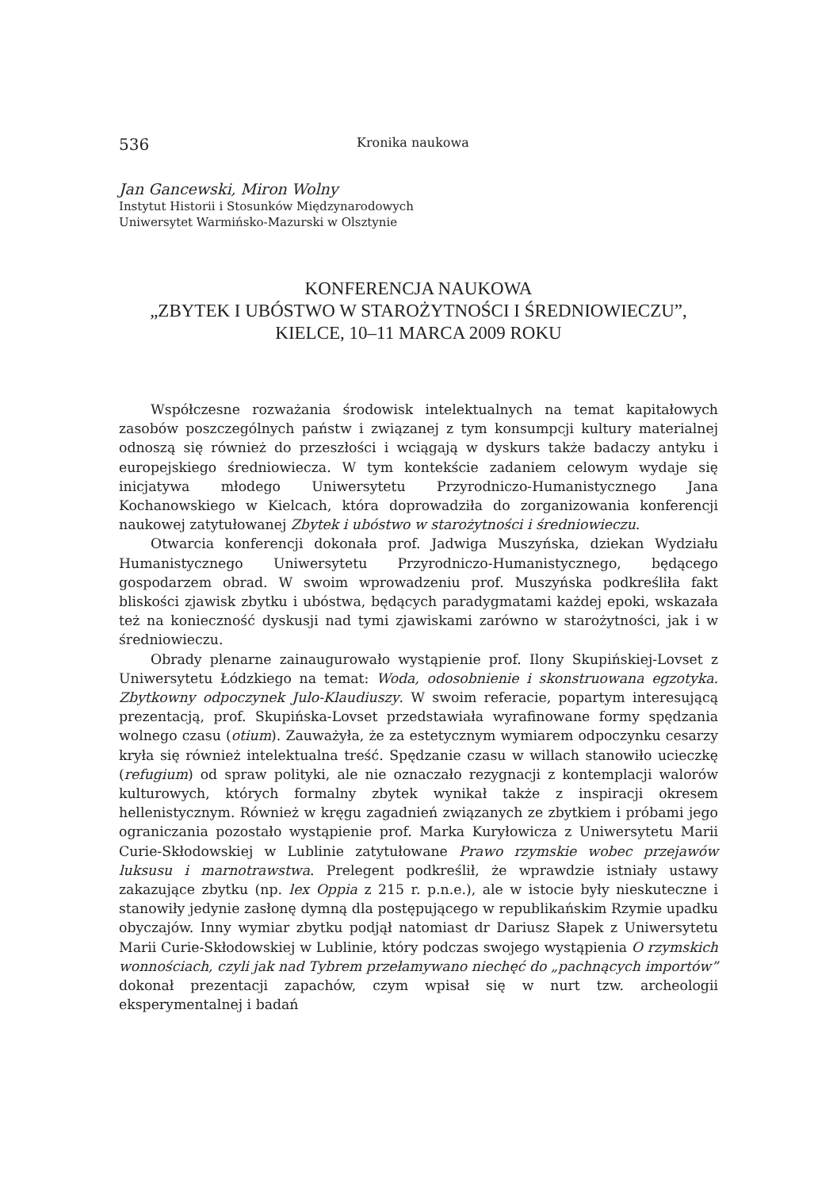536 Kronika naukowa
Jan Gancewski, Miron Wolny
Instytut Historii i Stosunków Międzynarodowych
Uniwersytet Warmińsko-Mazurski w Olsztynie
KONFERENCJA NAUKOWA
„ZBYTEK I UBÓSTWO W STAROŻYTNOŚCI I ŚREDNIOWIECZU”,
KIELCE, 10–11 MARCA 2009 ROKU
Współczesne rozważania środowisk intelektualnych na temat kapitałowych zasobów poszczególnych państw i związanej z tym konsumpcji kultury materialnej odnoszą się również do przeszłości i wciągają w dyskurs także badaczy antyku i europejskiego średniowiecza. W tym kontekście zadaniem celowym wydaje się inicjatywa młodego Uniwersytetu Przyrodniczo-Humanistycznego Jana Kochanowskiego w Kielcach, która doprowadziła do zorganizowania konferencji naukowej zatytułowanej Zbytek i ubóstwo w starożytności i średniowieczu.
Otwarcia konferencji dokonała prof. Jadwiga Muszyńska, dziekan Wydziału Humanistycznego Uniwersytetu Przyrodniczo-Humanistycznego, będącego gospodarzem obrad. W swoim wprowadzeniu prof. Muszyńska podkreśliła fakt bliskości zjawisk zbytku i ubóstwa, będących paradygmatami każdej epoki, wskazała też na konieczność dyskusji nad tymi zjawiskami zarówno w starożytności, jak i w średniowieczu.
Obrady plenarne zainaugurowało wystąpienie prof. Ilony Skupińskiej-Lovset z Uniwersytetu Łódzkiego na temat: Woda, odosobnienie i skonstruowana egzotyka. Zbytkowny odpoczynek Julo-Klaudiuszy. W swoim referacie, popartym interesującą prezentacją, prof. Skupińska-Lovset przedstawiała wyrafinowane formy spędzania wolnego czasu (otium). Zauważyła, że za estetycznym wymiarem odpoczynku cesarzy kryła się również intelektualna treść. Spędzanie czasu w willach stanowiło ucieczkę (refugium) od spraw polityki, ale nie oznaczało rezygnacji z kontemplacji walorów kulturowych, których formalny zbytek wynikał także z inspiracji okresem hellenistycznym. Również w kręgu zagadnień związanych ze zbytkiem i próbami jego ograniczania pozostało wystąpienie prof. Marka Kuryłowicza z Uniwersytetu Marii Curie-Skłodowskiej w Lublinie zatytułowane Prawo rzymskie wobec przejawów luksusu i marnotrawstwa. Prelegent podkreślił, że wprawdzie istniały ustawy zakazujące zbytku (np. lex Oppia z 215 r. p.n.e.), ale w istocie były nieskuteczne i stanowiły jedynie zasłonę dymną dla postępującego w republikańskim Rzymie upadku obyczajów. Inny wymiar zbytku podjął natomiast dr Dariusz Słapek z Uniwersytetu Marii Curie-Skłodowskiej w Lublinie, który podczas swojego wystąpienia O rzymskich wonnościach, czyli jak nad Tybrem przełamywano niechęć do „pachnących importów” dokonał prezentacji zapachów, czym wpisał się w nurt tzw. archeologii eksperymentalnej i badań